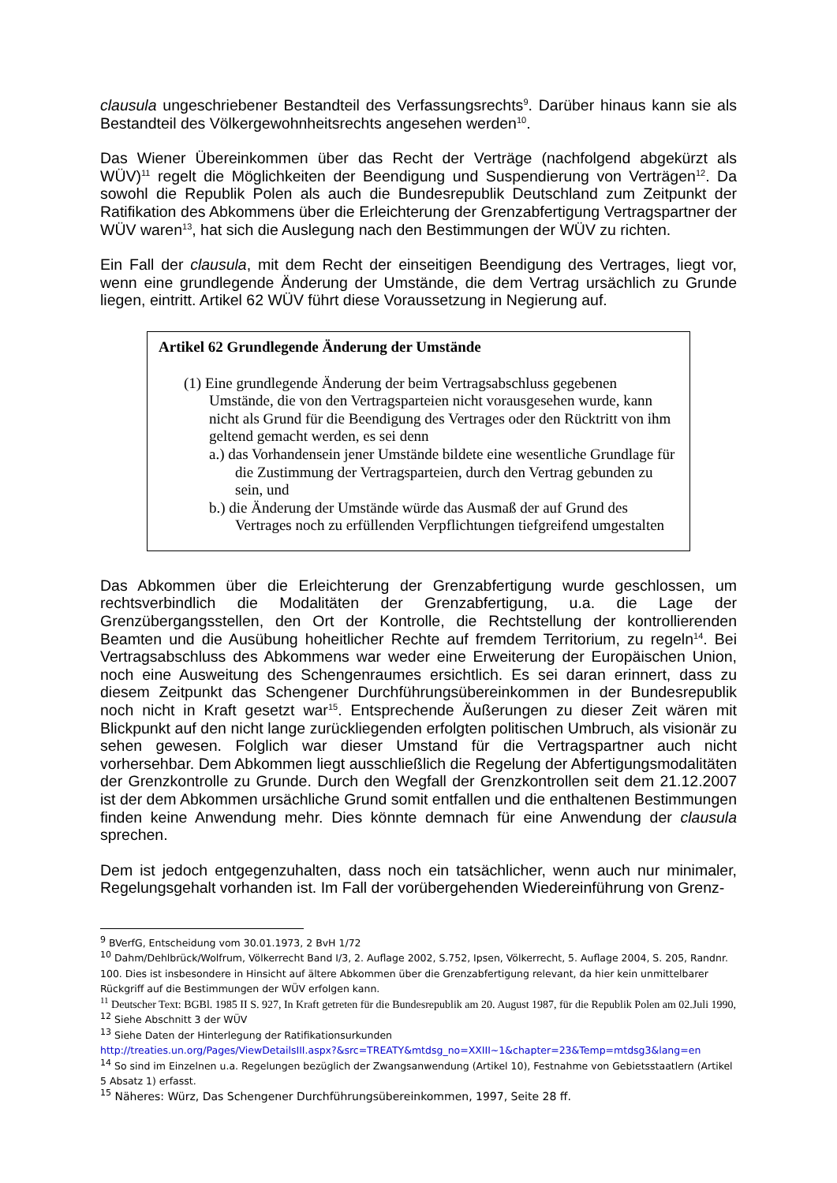clausula ungeschriebener Bestandteil des Verfassungsrechts<sup>9</sup>. Darüber hinaus kann sie als Bestandteil des Völkergewohnheitsrechts angesehen werden<sup>10</sup>.
Das Wiener Übereinkommen über das Recht der Verträge (nachfolgend abgekürzt als WÜV)<sup>11</sup> regelt die Möglichkeiten der Beendigung und Suspendierung von Verträgen<sup>12</sup>. Da sowohl die Republik Polen als auch die Bundesrepublik Deutschland zum Zeitpunkt der Ratifikation des Abkommens über die Erleichterung der Grenzabfertigung Vertragspartner der WÜV waren<sup>13</sup>, hat sich die Auslegung nach den Bestimmungen der WÜV zu richten.
Ein Fall der clausula, mit dem Recht der einseitigen Beendigung des Vertrages, liegt vor, wenn eine grundlegende Änderung der Umstände, die dem Vertrag ursächlich zu Grunde liegen, eintritt. Artikel 62 WÜV führt diese Voraussetzung in Negierung auf.
Artikel 62 Grundlegende Änderung der Umstände
(1) Eine grundlegende Änderung der beim Vertragsabschluss gegebenen Umstände, die von den Vertragsparteien nicht vorausgesehen wurde, kann nicht als Grund für die Beendigung des Vertrages oder den Rücktritt von ihm geltend gemacht werden, es sei denn
a.) das Vorhandensein jener Umstände bildete eine wesentliche Grundlage für die Zustimmung der Vertragsparteien, durch den Vertrag gebunden zu sein, und
b.) die Änderung der Umstände würde das Ausmaß der auf Grund des Vertrages noch zu erfüllenden Verpflichtungen tiefgreifend umgestalten
Das Abkommen über die Erleichterung der Grenzabfertigung wurde geschlossen, um rechtsverbindlich die Modalitäten der Grenzabfertigung, u.a. die Lage der Grenzübergangsstellen, den Ort der Kontrolle, die Rechtstellung der kontrollierenden Beamten und die Ausübung hoheitlicher Rechte auf fremdem Territorium, zu regeln<sup>14</sup>. Bei Vertragsabschluss des Abkommens war weder eine Erweiterung der Europäischen Union, noch eine Ausweitung des Schengenraumes ersichtlich. Es sei daran erinnert, dass zu diesem Zeitpunkt das Schengener Durchführungsübereinkommen in der Bundesrepublik noch nicht in Kraft gesetzt war<sup>15</sup>. Entsprechende Äußerungen zu dieser Zeit wären mit Blickpunkt auf den nicht lange zurückliegenden erfolgten politischen Umbruch, als visionär zu sehen gewesen. Folglich war dieser Umstand für die Vertragspartner auch nicht vorhersehbar. Dem Abkommen liegt ausschließlich die Regelung der Abfertigungsmodalitäten der Grenzkontrolle zu Grunde. Durch den Wegfall der Grenzkontrollen seit dem 21.12.2007 ist der dem Abkommen ursächliche Grund somit entfallen und die enthaltenen Bestimmungen finden keine Anwendung mehr. Dies könnte demnach für eine Anwendung der clausula sprechen.
Dem ist jedoch entgegenzuhalten, dass noch ein tatsächlicher, wenn auch nur minimaler, Regelungsgehalt vorhanden ist. Im Fall der vorübergehenden Wiedereinführung von Grenz-
<sup>9</sup> BVerfG, Entscheidung vom 30.01.1973, 2 BvH 1/72
<sup>10</sup> Dahm/Dehlbrück/Wolfrum, Völkerrecht Band I/3, 2. Auflage 2002, S.752, Ipsen, Völkerrecht, 5. Auflage 2004, S. 205, Randnr. 100. Dies ist insbesondere in Hinsicht auf ältere Abkommen über die Grenzabfertigung relevant, da hier kein unmittelbarer Rückgriff auf die Bestimmungen der WÜV erfolgen kann.
<sup>11</sup> Deutscher Text: BGBl. 1985 II S. 927, In Kraft getreten für die Bundesrepublik am 20. August 1987, für die Republik Polen am 02.Juli 1990,
<sup>12</sup> Siehe Abschnitt 3 der WÜV
<sup>13</sup> Siehe Daten der Hinterlegung der Ratifikationsurkunden
http://treaties.un.org/Pages/ViewDetailsIII.aspx?&src=TREATY&mtdsg_no=XXIII~1&chapter=23&Temp=mtdsg3&lang=en
<sup>14</sup> So sind im Einzelnen u.a. Regelungen bezüglich der Zwangsanwendung (Artikel 10), Festnahme von Gebietsstaatlern (Artikel 5 Absatz 1) erfasst.
<sup>15</sup> Näheres: Würz, Das Schengener Durchführungsübereinkommen, 1997, Seite 28 ff.